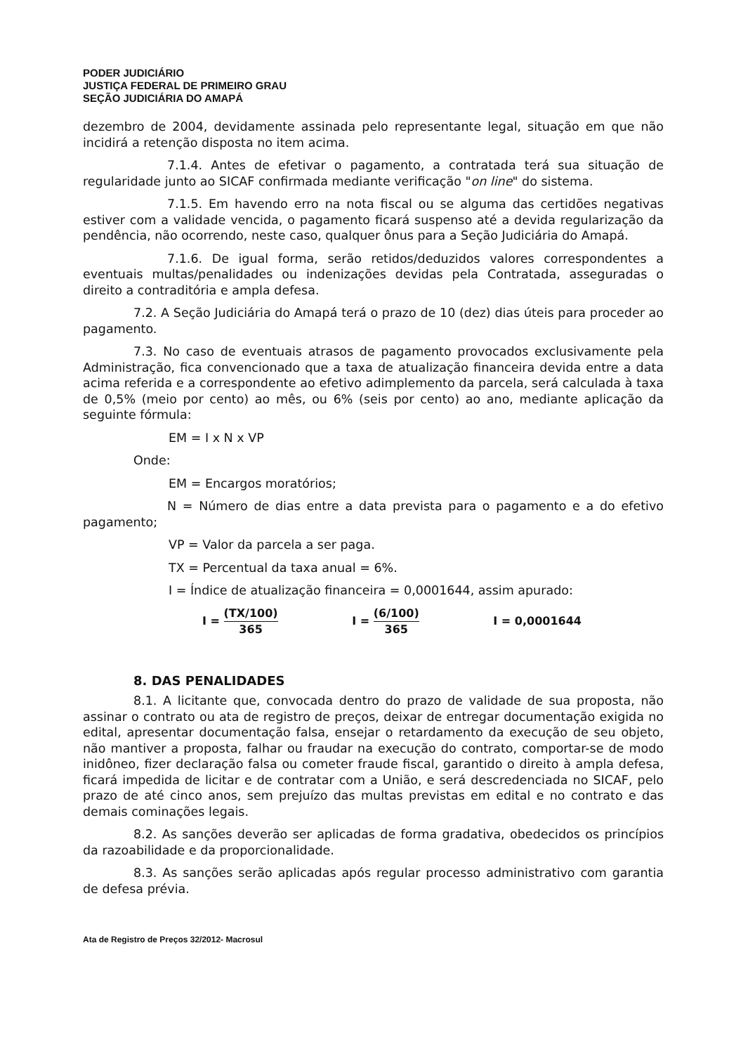PODER JUDICIÁRIO
JUSTIÇA FEDERAL DE PRIMEIRO GRAU
SEÇÃO JUDICIÁRIA DO AMAPÁ
dezembro de 2004, devidamente assinada pelo representante legal, situação em que não incidirá a retenção disposta no item acima.
7.1.4. Antes de efetivar o pagamento, a contratada terá sua situação de regularidade junto ao SICAF confirmada mediante verificação "on line" do sistema.
7.1.5. Em havendo erro na nota fiscal ou se alguma das certidões negativas estiver com a validade vencida, o pagamento ficará suspenso até a devida regularização da pendência, não ocorrendo, neste caso, qualquer ônus para a Seção Judiciária do Amapá.
7.1.6. De igual forma, serão retidos/deduzidos valores correspondentes a eventuais multas/penalidades ou indenizações devidas pela Contratada, asseguradas o direito a contraditória e ampla defesa.
7.2. A Seção Judiciária do Amapá terá o prazo de 10 (dez) dias úteis para proceder ao pagamento.
7.3. No caso de eventuais atrasos de pagamento provocados exclusivamente pela Administração, fica convencionado que a taxa de atualização financeira devida entre a data acima referida e a correspondente ao efetivo adimplemento da parcela, será calculada à taxa de 0,5% (meio por cento) ao mês, ou 6% (seis por cento) ao ano, mediante aplicação da seguinte fórmula:
EM = I x N x VP
Onde:
EM = Encargos moratórios;
N = Número de dias entre a data prevista para o pagamento e a do efetivo pagamento;
VP = Valor da parcela a ser paga.
TX = Percentual da taxa anual = 6%.
I = Índice de atualização financeira = 0,0001644, assim apurado:
I = (TX/100) 365 I = (6/100) 365 I = 0,0001644
8. DAS PENALIDADES
8.1. A licitante que, convocada dentro do prazo de validade de sua proposta, não assinar o contrato ou ata de registro de preços, deixar de entregar documentação exigida no edital, apresentar documentação falsa, ensejar o retardamento da execução de seu objeto, não mantiver a proposta, falhar ou fraudar na execução do contrato, comportar-se de modo inidôneo, fizer declaração falsa ou cometer fraude fiscal, garantido o direito à ampla defesa, ficará impedida de licitar e de contratar com a União, e será descredenciada no SICAF, pelo prazo de até cinco anos, sem prejuízo das multas previstas em edital e no contrato e das demais cominações legais.
8.2. As sanções deverão ser aplicadas de forma gradativa, obedecidos os princípios da razoabilidade e da proporcionalidade.
8.3. As sanções serão aplicadas após regular processo administrativo com garantia de defesa prévia.
Ata de Registro de Preços 32/2012- Macrosul